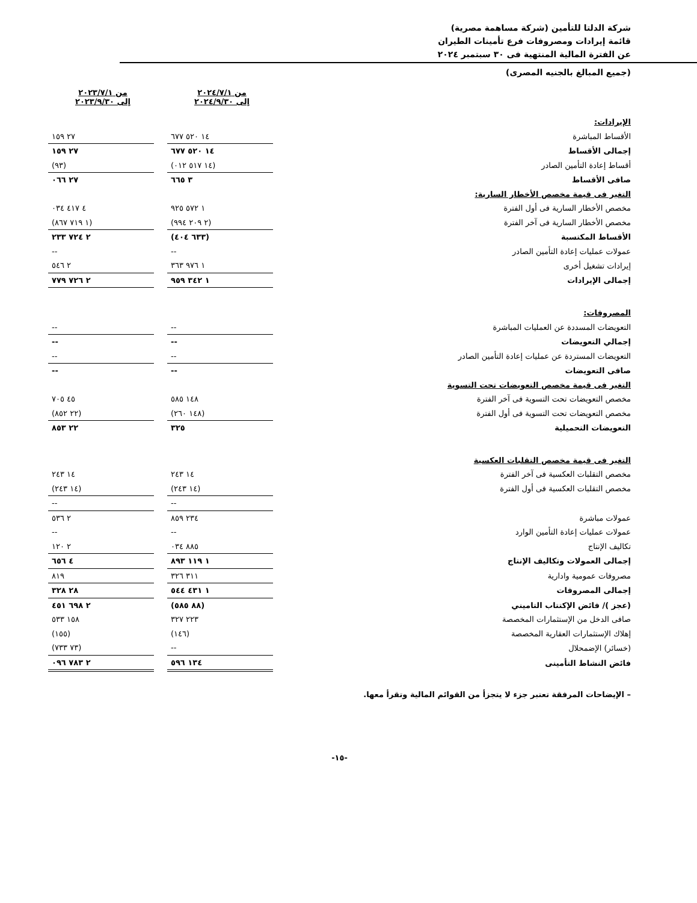شركة الدلتا للتأمين (شركة مساهمة مصرية)
قائمة إيرادات ومصروفات فرع تأمينات الطيران
عن الفترة المالية المنتهية فى ٣٠ سبتمبر ٢٠٢٤
(جميع المبالغ بالجنيه المصرى)
| | من ٢٠٢٤/٧/١ إلى ٢٠٢٤/٩/٣٠ | | من ٢٠٢٣/٧/١ إلى ٢٠٢٣/٩/٣٠ |
| الإيرادات: | | | |
| الأقساط المباشرة | ١٤ ٥٢٠ ٦٧٧ | | ٢٧ ١٥٩ |
| إجمالى الأقساط | ١٤ ٥٢٠ ٦٧٧ | | ٢٧ ١٥٩ |
| أقساط إعادة التأمين الصادر | (١٤ ٥١٧ ٠١٢) | | (٩٣) |
| صافى الأقساط | ٣ ٦٦٥ | | ٢٧ ٠٦٦ |
| التغير فى قيمة مخصص الأخطار السارية: | | | |
| مخصص الأخطار السارية فى أول الفترة | ١ ٥٧٢ ٩٢٥ | | ٤ ٤١٧ ٠٣٤ |
| مخصص الأخطار السارية فى آخر الفترة | (٢ ٢٠٩ ٩٩٤) | | (١ ٧١٩ ٨٦٧) |
| الأقساط المكتسبة | (٦٣٣ ٤٠٤) | | ٢ ٧٢٤ ٢٣٣ |
| عمولات عمليات إعادة التأمين الصادر | -- | | -- |
| إيرادات تشغيل أخرى | ١ ٩٧٦ ٣٦٣ | | ٢ ٥٤٦ |
| إجمالى الإيرادات | ١ ٣٤٢ ٩٥٩ | | ٢ ٧٢٦ ٧٧٩ |
| المصروفات: | | | |
| التعويضات المسددة عن العمليات المباشرة | -- | | -- |
| إجمالي التعويضات | -- | | -- |
| التعويضات المستردة عن عمليات إعادة التأمين الصادر | -- | | -- |
| صافى التعويضات | -- | | -- |
| التغير فى قيمة مخصص التعويضات تحت التسوية | | | |
| مخصص التعويضات تحت التسوية فى آخر الفترة | ١٤٨ ٥٨٥ | | ٤٥ ٧٠٥ |
| مخصص التعويضات تحت التسوية فى أول الفترة | (١٤٨ ٢٦٠) | | (٢٢ ٨٥٢) |
| التعويضات التحميلية | ٣٢٥ | | ٢٢ ٨٥٣ |
| التغير فى قيمة مخصص التقلبات العكسية | | | |
| مخصص التقلبات العكسية فى آخر الفترة | ١٤ ٢٤٣ | | ١٤ ٢٤٣ |
| مخصص التقلبات العكسية فى أول الفترة | (١٤ ٢٤٣) | | (١٤ ٢٤٣) |
| | -- | | -- |
| عمولات مباشرة | ٢٣٤ ٨٥٩ | | ٢ ٥٣٦ |
| عمولات عمليات إعادة التأمين الوارد | -- | | -- |
| تكاليف الإنتاج | ٨٨٥ ٠٣٤ | | ٢ ١٢٠ |
| إجمالى العمولات وتكاليف الإنتاج | ١ ١١٩ ٨٩٣ | | ٤ ٦٥٦ |
| مصروفات عمومية وادارية | ٣١١ ٣٢٦ | | ٨١٩ |
| إجمالى المصروفات | ١ ٤٣١ ٥٤٤ | | ٢٨ ٣٢٨ |
| (عجز )/ فائض الإكتتاب التاميني | (٨٨ ٥٨٥) | | ٢ ٦٩٨ ٤٥١ |
| صافى الدخل من الإستثمارات المخصصة | ٢٢٣ ٣٢٧ | | ١٥٨ ٥٣٣ |
| إهلاك الإستثمارات العقارية المخصصة | (١٤٦) | | (١٥٥) |
| (خسائر) الإضمحلال | -- | | (٧٣ ٧٣٣) |
| فائض النشاط التأمينى | ١٣٤ ٥٩٦ | | ٢ ٧٨٣ ٠٩٦ |
– الإيضاحات المرفقة تعتبر جزء لا يتجزأ من القوائم المالية وتقرأ معها.
-١٥-